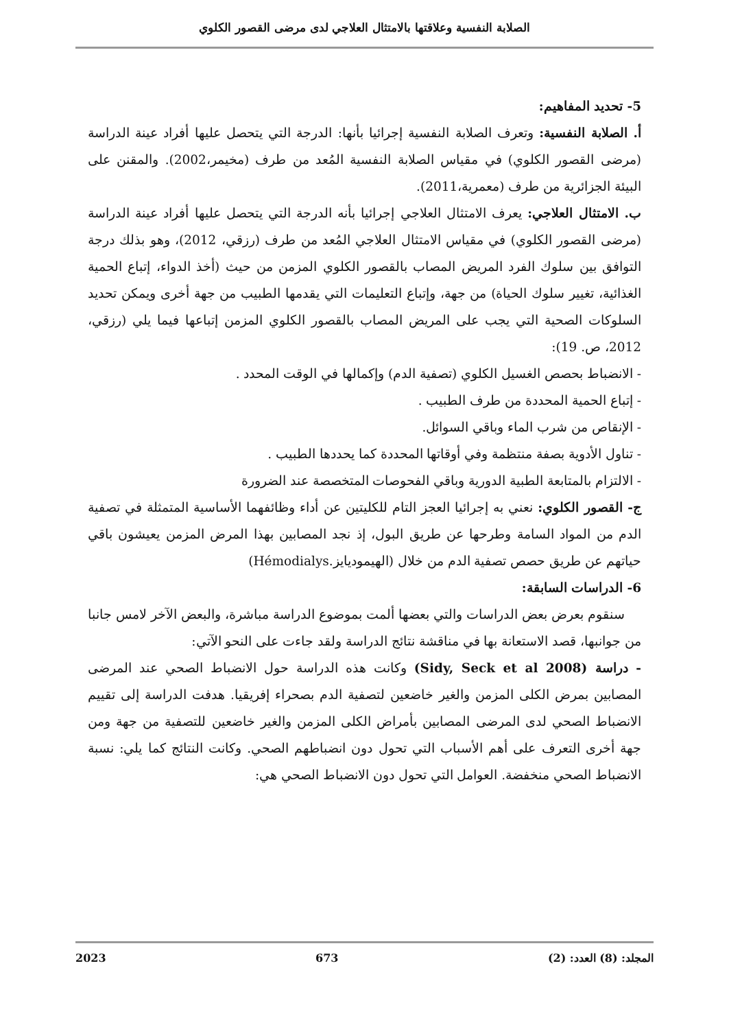الصلابة النفسية وعلاقتها بالامتثال العلاجي لدى مرضى القصور الكلوي
5- تحديد المفاهيم:
أ. الصلابة النفسية: وتعرف الصلابة النفسية إجرائيا بأنها: الدرجة التي يتحصل عليها أفراد عينة الدراسة (مرضى القصور الكلوي) في مقياس الصلابة النفسية المُعد من طرف (مخيمر،2002). والمقنن على البيئة الجزائرية من طرف (معمرية،2011).
ب. الامتثال العلاجي: يعرف الامتثال العلاجي إجرائيا بأنه الدرجة التي يتحصل عليها أفراد عينة الدراسة (مرضى القصور الكلوي) في مقياس الامتثال العلاجي المُعد من طرف (رزقي، 2012)، وهو بذلك درجة التوافق بين سلوك الفرد المريض المصاب بالقصور الكلوي المزمن من حيث (أخذ الدواء، إتباع الحمية الغذائية، تغيير سلوك الحياة) من جهة، وإتباع التعليمات التي يقدمها الطبيب من جهة أخرى ويمكن تحديد السلوكات الصحية التي يجب على المريض المصاب بالقصور الكلوي المزمن إتباعها فيما يلي (رزقي، 2012، ص. 19):
- الانضباط بحصص الغسيل الكلوي (تصفية الدم) وإكمالها في الوقت المحدد .
- إتباع الحمية المحددة من طرف الطبيب .
- الإنقاص من شرب الماء وباقي السوائل.
- تناول الأدوية بصفة منتظمة وفي أوقاتها المحددة كما يحددها الطبيب .
- الالتزام بالمتابعة الطبية الدورية وباقي الفحوصات المتخصصة عند الضرورة
ج- القصور الكلوي: نعني به إجرائيا العجز التام للكليتين عن أداء وظائفهما الأساسية المتمثلة في تصفية الدم من المواد السامة وطرحها عن طريق البول، إذ نجد المصابين بهذا المرض المزمن يعيشون باقي حياتهم عن طريق حصص تصفية الدم من خلال (الهيموديايز.Hémodialys)
6- الدراسات السابقة:
سنقوم بعرض بعض الدراسات والتي بعضها ألمت بموضوع الدراسة مباشرة، والبعض الآخر لامس جانبا من جوانبها، قصد الاستعانة بها في مناقشة نتائج الدراسة ولقد جاءت على النحو الآتي:
- دراسة (Sidy, Seck et al 2008) وكانت هذه الدراسة حول الانضباط الصحي عند المرضى المصابين بمرض الكلى المزمن والغير خاضعين لتصفية الدم بصحراء إفريقيا. هدفت الدراسة إلى تقييم الانضباط الصحي لدى المرضى المصابين بأمراض الكلى المزمن والغير خاضعين للتصفية من جهة ومن جهة أخرى التعرف على أهم الأسباب التي تحول دون انضباطهم الصحي. وكانت النتائج كما يلي: نسبة الانضباط الصحي منخفضة. العوامل التي تحول دون الانضباط الصحي هي:
المجلد: (8) العدد: (2) 673 2023